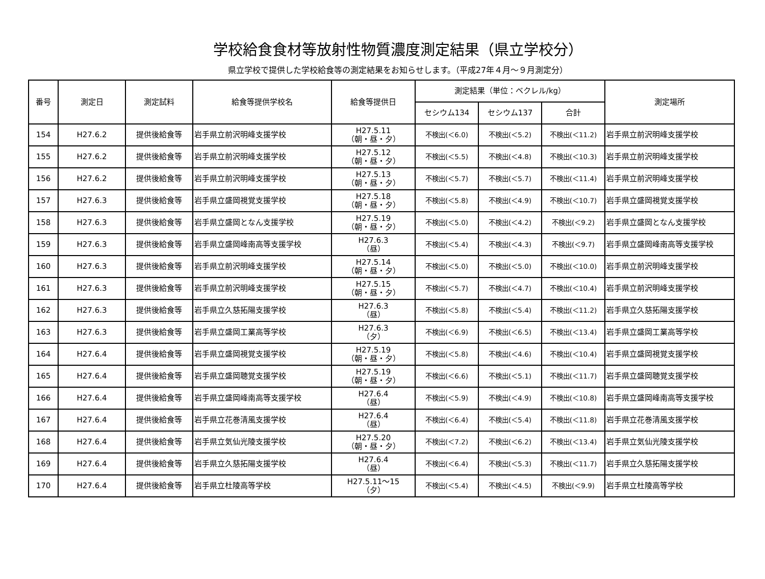学校給食食材等放射性物質濃度測定結果（県立学校分）
県立学校で提供した学校給食等の測定結果をお知らせします。（平成27年４月～９月測定分）
| 番号 | 測定日 | 測定試料 | 給食等提供学校名 | 給食等提供日 | 測定結果（単位：ベクレル/kg） | | | 測定場所 |
| --- | --- | --- | --- | --- | --- | --- | --- | --- |
| | | | | | セシウム134 | セシウム137 | 合計 | |
| 154 | H27.6.2 | 提供後給食等 | 岩手県立前沢明峰支援学校 | H27.5.11 （朝・昼・夕） | 不検出(＜6.0) | 不検出(＜5.2) | 不検出(＜11.2) | 岩手県立前沢明峰支援学校 |
| 155 | H27.6.2 | 提供後給食等 | 岩手県立前沢明峰支援学校 | H27.5.12 （朝・昼・夕） | 不検出(＜5.5) | 不検出(＜4.8) | 不検出(＜10.3) | 岩手県立前沢明峰支援学校 |
| 156 | H27.6.2 | 提供後給食等 | 岩手県立前沢明峰支援学校 | H27.5.13 （朝・昼・夕） | 不検出(＜5.7) | 不検出(＜5.7) | 不検出(＜11.4) | 岩手県立前沢明峰支援学校 |
| 157 | H27.6.3 | 提供後給食等 | 岩手県立盛岡視覚支援学校 | H27.5.18 （朝・昼・夕） | 不検出(＜5.8) | 不検出(＜4.9) | 不検出(＜10.7) | 岩手県立盛岡視覚支援学校 |
| 158 | H27.6.3 | 提供後給食等 | 岩手県立盛岡となん支援学校 | H27.5.19 （朝・昼・夕） | 不検出(＜5.0) | 不検出(＜4.2) | 不検出(＜9.2) | 岩手県立盛岡となん支援学校 |
| 159 | H27.6.3 | 提供後給食等 | 岩手県立盛岡峰南高等支援学校 | H27.6.3 （昼） | 不検出(＜5.4) | 不検出(＜4.3) | 不検出(＜9.7) | 岩手県立盛岡峰南高等支援学校 |
| 160 | H27.6.3 | 提供後給食等 | 岩手県立前沢明峰支援学校 | H27.5.14 （朝・昼・夕） | 不検出(＜5.0) | 不検出(＜5.0) | 不検出(＜10.0) | 岩手県立前沢明峰支援学校 |
| 161 | H27.6.3 | 提供後給食等 | 岩手県立前沢明峰支援学校 | H27.5.15 （朝・昼・夕） | 不検出(＜5.7) | 不検出(＜4.7) | 不検出(＜10.4) | 岩手県立前沢明峰支援学校 |
| 162 | H27.6.3 | 提供後給食等 | 岩手県立久慈拓陽支援学校 | H27.6.3 （昼） | 不検出(＜5.8) | 不検出(＜5.4) | 不検出(＜11.2) | 岩手県立久慈拓陽支援学校 |
| 163 | H27.6.3 | 提供後給食等 | 岩手県立盛岡工業高等学校 | H27.6.3 （夕） | 不検出(＜6.9) | 不検出(＜6.5) | 不検出(＜13.4) | 岩手県立盛岡工業高等学校 |
| 164 | H27.6.4 | 提供後給食等 | 岩手県立盛岡視覚支援学校 | H27.5.19 （朝・昼・夕） | 不検出(＜5.8) | 不検出(＜4.6) | 不検出(＜10.4) | 岩手県立盛岡視覚支援学校 |
| 165 | H27.6.4 | 提供後給食等 | 岩手県立盛岡聴覚支援学校 | H27.5.19 （朝・昼・夕） | 不検出(＜6.6) | 不検出(＜5.1) | 不検出(＜11.7) | 岩手県立盛岡聴覚支援学校 |
| 166 | H27.6.4 | 提供後給食等 | 岩手県立盛岡峰南高等支援学校 | H27.6.4 （昼） | 不検出(＜5.9) | 不検出(＜4.9) | 不検出(＜10.8) | 岩手県立盛岡峰南高等支援学校 |
| 167 | H27.6.4 | 提供後給食等 | 岩手県立花巻清風支援学校 | H27.6.4 （昼） | 不検出(＜6.4) | 不検出(＜5.4) | 不検出(＜11.8) | 岩手県立花巻清風支援学校 |
| 168 | H27.6.4 | 提供後給食等 | 岩手県立気仙光陵支援学校 | H27.5.20 （朝・昼・夕） | 不検出(＜7.2) | 不検出(＜6.2) | 不検出(＜13.4) | 岩手県立気仙光陵支援学校 |
| 169 | H27.6.4 | 提供後給食等 | 岩手県立久慈拓陽支援学校 | H27.6.4 （昼） | 不検出(＜6.4) | 不検出(＜5.3) | 不検出(＜11.7) | 岩手県立久慈拓陽支援学校 |
| 170 | H27.6.4 | 提供後給食等 | 岩手県立杜陵高等学校 | H27.5.11～15 （夕） | 不検出(＜5.4) | 不検出(＜4.5) | 不検出(＜9.9) | 岩手県立杜陵高等学校 |